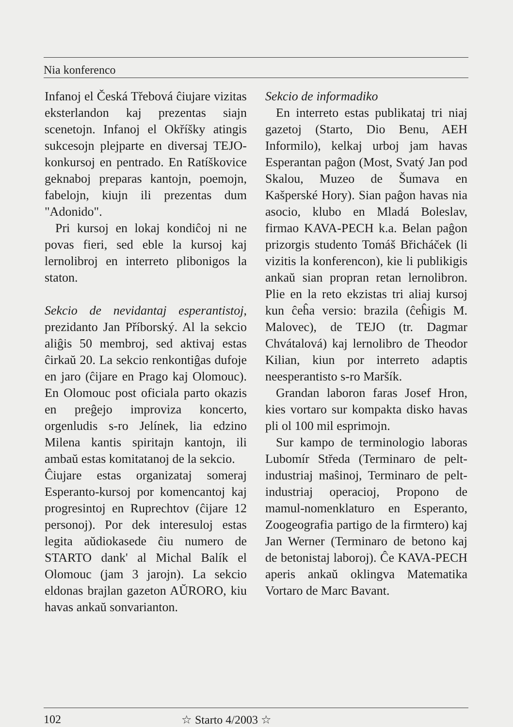Nia konferenco
Infanoj el Česká Třebová ĉiujare vizitas eksterlandon kaj prezentas siajn scenetojn. Infanoj el Okříšky atingis sukcesojn plejparte en diversaj TEJO-konkursoj en pentrado. En Ratíškovice geknaboj preparas kantojn, poemojn, fabelojn, kiujn ili prezentas dum "Adonido".
Pri kursoj en lokaj kondiĉoj ni ne povas fieri, sed eble la kursoj kaj lernolibroj en interreto plibonigos la staton.
Sekcio de nevidantaj esperantistoj, prezidanto Jan Příborský. Al la sekcio aliĝis 50 membroj, sed aktivaj estas ĉirkaŭ 20. La sekcio renkontiĝas dufoje en jaro (ĉijare en Prago kaj Olomouc). En Olomouc post oficiala parto okazis en preĝejo improviza koncerto, orgenludis s-ro Jelínek, lia edzino Milena kantis spiritajn kantojn, ili ambaŭ estas komitatanoj de la sekcio.
Ĉiujare estas organizataj someraj Esperanto-kursoj por komencantoj kaj progresintoj en Ruprechtov (ĉijare 12 personoj). Por dek interesuloj estas legita aŭdiokasede ĉiu numero de STARTO dank' al Michal Balík el Olomouc (jam 3 jarojn). La sekcio eldonas brajlan gazeton AŬRORO, kiu havas ankaŭ sonvarianton.
Sekcio de informadiko
En interreto estas publikataj tri niaj gazetoj (Starto, Dio Benu, AEH Informilo), kelkaj urboj jam havas Esperantan paĝon (Most, Svatý Jan pod Skalou, Muzeo de Šumava en Kašperské Hory). Sian paĝon havas nia asocio, klubo en Mladá Boleslav, firmao KAVA-PECH k.a. Belan paĝon prizorgis studento Tomáš Břicháček (li vizitis la konferencon), kie li publikigis ankaŭ sian propran retan lernolibron. Plie en la reto ekzistas tri aliaj kursoj kun ĉeĥa versio: brazila (ĉeĥigis M. Malovec), de TEJO (tr. Dagmar Chvátalová) kaj lernolibro de Theodor Kilian, kiun por interreto adaptis neesperantisto s-ro Maršík.
Grandan laboron faras Josef Hron, kies vortaro sur kompakta disko havas pli ol 100 mil esprimojn.
Sur kampo de terminologio laboras Lubomír Středa (Terminaro de pelt-industriaj maŝinoj, Terminaro de pelt-industriaj operacioj, Propono de mamul-nomenklaturo en Esperanto, Zoogeografia partigo de la firmtero) kaj Jan Werner (Terminaro de betono kaj de betonistaj laboroj). Ĉe KAVA-PECH aperis ankaŭ oklingva Matematika Vortaro de Marc Bavant.
102 ☆ Starto 4/2003 ☆